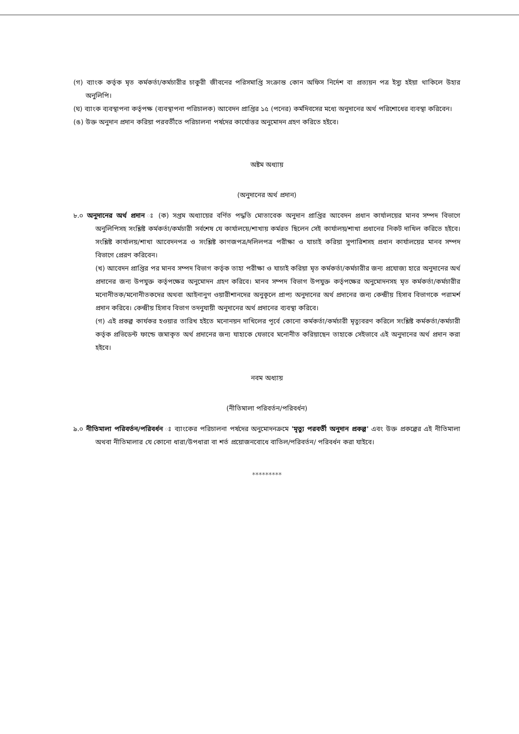(গ) ব্যাংক কর্তৃক মৃত কর্মকর্তা/কর্মচারীর চাকুরী জীবনের পরিসমাপ্তি সংক্রান্ত কোন অফিস নির্দেশ বা প্রত্যয়ন পত্র ইস্যু হইয়া থাকিলে উহার অনুলিপি।
(ঘ) ব্যাংক ব্যবস্থাপনা কর্তৃপক্ষ (ব্যবস্থাপনা পরিচালক) আবেদন প্রাপ্তির ১৫ (পনের) কর্মদিবসের মধ্যে অনুদানের অর্থ পরিশোধের ব্যবস্থা করিবেন।
(ঙ) উক্ত অনুদান প্রদান করিয়া পরবর্তীতে পরিচালনা পর্ষদের কার্যোত্তর অনুমোদন গ্রহণ করিতে হইবে।
অষ্টম অধ্যায়
(অনুদানের অর্থ প্রদান)
৮.০ অনুদানের অর্থ প্রদান ঃ (ক) সপ্তম অধ্যায়ের বর্ণিত পদ্ধতি মোতাবেক অনুদান প্রাপ্তির আবেদন প্রধান কার্যালয়ের মানব সম্পদ বিভাগে অনুলিপিসহ সংশ্লিষ্ট কর্মকর্তা/কর্মচারী সর্বশেষ যে কার্যালয়ে/শাখায় কর্মরত ছিলেন সেই কার্যালয়/শাখা প্রধানের নিকট দাখিল করিতে হইবে। সংশ্লিষ্ট কার্যালয়/শাখা আবেদনপত্র ও সংশ্লিষ্ট কাগজপত্র/দলিলপত্র পরীক্ষা ও যাচাই করিয়া সুপারিশসহ প্রধান কার্যালয়ের মানব সম্পদ বিভাগে প্রেরণ করিবেন।
(খ) আবেদন প্রাপ্তির পর মানব সম্পদ বিভাগ কর্তৃক তাহা পরীক্ষা ও যাচাই করিয়া মৃত কর্মকর্তা/কর্মচারীর জন্য প্রযোজ্য হারে অনুদানের অর্থ প্রদানের জন্য উপযুক্ত কর্তৃপক্ষের অনুমোদন গ্রহণ করিবে। মানব সম্পদ বিভাগ উপযুক্ত কর্তৃপক্ষের অনুমোদনসহ মৃত কর্মকর্তা/কর্মচারীর মনোনীতক/মনোনীতকদের অথবা আইনানুগ ওয়ারীশানদের অনুকূলে প্রাপ্য অনুদানের অর্থ প্রদানের জন্য কেন্দ্রীয় হিসাব বিভাগকে পরামর্শ প্রদান করিবে। কেন্দ্রীয় হিসাব বিভাগ তদনুযায়ী অনুদানের অর্থ প্রদানের ব্যবস্থা করিবে।
(গ) এই প্রকল্প কার্যকর হওয়ার তারিখ হইতে মনোনয়ন দাখিলের পূর্বে কোনো কর্মকর্তা/কর্মচারী মৃত্যুবরণ করিলে সংশ্লিষ্ট কর্মকর্তা/কর্মচারী কর্তৃক প্রভিডেন্ট ফান্ডে জমাকৃত অর্থ প্রদানের জন্য যাহাকে যেভাবে মনোনীত করিয়াছেন তাহাকে সেইভাবে এই অনুদানের অর্থ প্রদান করা হইবে।
নবম অধ্যায়
(নীতিমালা পরিবর্তন/পরিবর্ধন)
৯.০ নীতিমালা পরিবর্তন/পরিবর্ধন ঃ ব্যাংকের পরিচালনা পর্ষদের অনুমোদনক্রমে 'মৃত্যু পরবর্তী অনুদান প্রকল্প' এবং উক্ত প্রকল্পের এই নীতিমালা অথবা নীতিমালার যে কোনো ধারা/উপধারা বা শর্ত প্রয়োজনবোধে বাতিল/পরিবর্তন/ পরিবর্ধন করা যাইবে।
*********